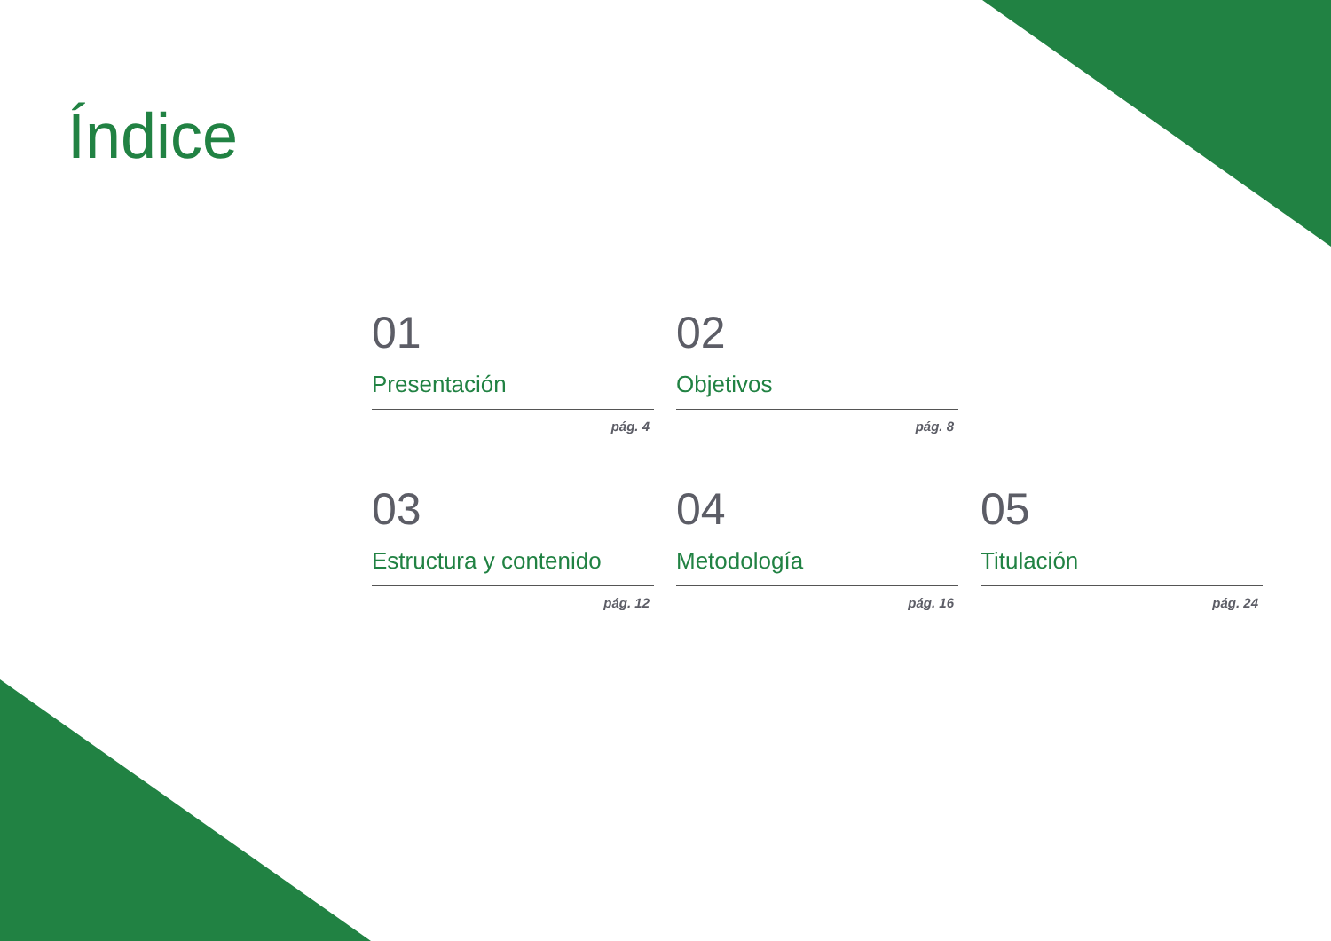Índice
01
Presentación
pág. 4
02
Objetivos
pág. 8
03
Estructura y contenido
pág. 12
04
Metodología
pág. 16
05
Titulación
pág. 24